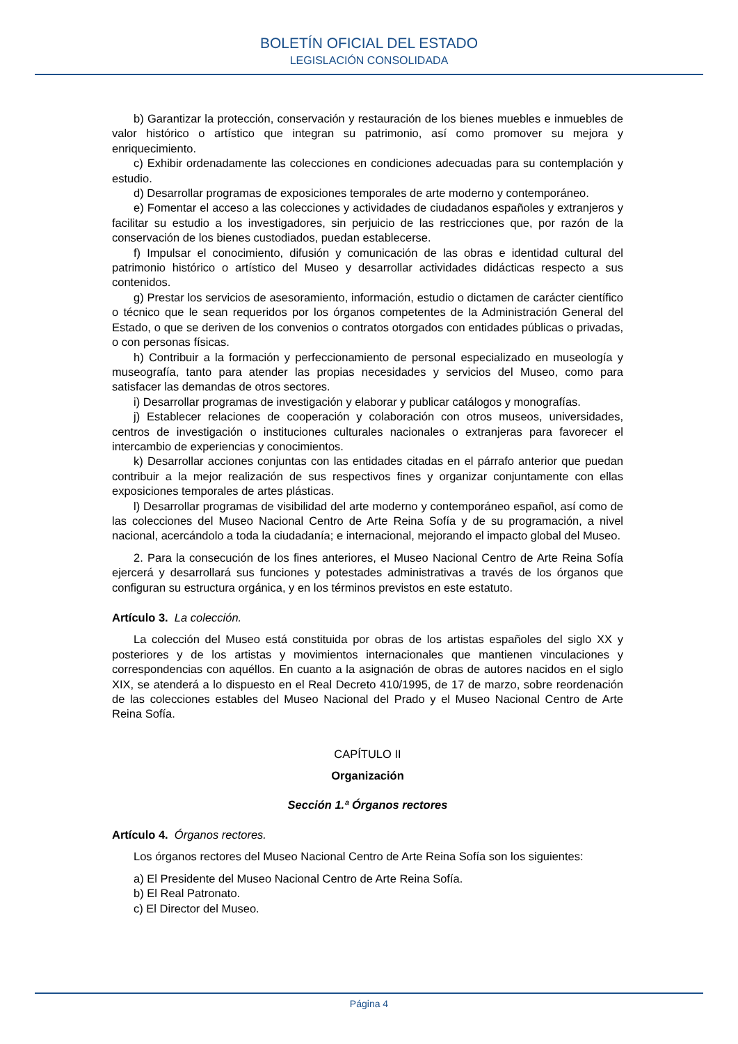BOLETÍN OFICIAL DEL ESTADO
LEGISLACIÓN CONSOLIDADA
b) Garantizar la protección, conservación y restauración de los bienes muebles e inmuebles de valor histórico o artístico que integran su patrimonio, así como promover su mejora y enriquecimiento.
c) Exhibir ordenadamente las colecciones en condiciones adecuadas para su contemplación y estudio.
d) Desarrollar programas de exposiciones temporales de arte moderno y contemporáneo.
e) Fomentar el acceso a las colecciones y actividades de ciudadanos españoles y extranjeros y facilitar su estudio a los investigadores, sin perjuicio de las restricciones que, por razón de la conservación de los bienes custodiados, puedan establecerse.
f) Impulsar el conocimiento, difusión y comunicación de las obras e identidad cultural del patrimonio histórico o artístico del Museo y desarrollar actividades didácticas respecto a sus contenidos.
g) Prestar los servicios de asesoramiento, información, estudio o dictamen de carácter científico o técnico que le sean requeridos por los órganos competentes de la Administración General del Estado, o que se deriven de los convenios o contratos otorgados con entidades públicas o privadas, o con personas físicas.
h) Contribuir a la formación y perfeccionamiento de personal especializado en museología y museografía, tanto para atender las propias necesidades y servicios del Museo, como para satisfacer las demandas de otros sectores.
i) Desarrollar programas de investigación y elaborar y publicar catálogos y monografías.
j) Establecer relaciones de cooperación y colaboración con otros museos, universidades, centros de investigación o instituciones culturales nacionales o extranjeras para favorecer el intercambio de experiencias y conocimientos.
k) Desarrollar acciones conjuntas con las entidades citadas en el párrafo anterior que puedan contribuir a la mejor realización de sus respectivos fines y organizar conjuntamente con ellas exposiciones temporales de artes plásticas.
l) Desarrollar programas de visibilidad del arte moderno y contemporáneo español, así como de las colecciones del Museo Nacional Centro de Arte Reina Sofía y de su programación, a nivel nacional, acercándolo a toda la ciudadanía; e internacional, mejorando el impacto global del Museo.
2. Para la consecución de los fines anteriores, el Museo Nacional Centro de Arte Reina Sofía ejercerá y desarrollará sus funciones y potestades administrativas a través de los órganos que configuran su estructura orgánica, y en los términos previstos en este estatuto.
Artículo 3. La colección.
La colección del Museo está constituida por obras de los artistas españoles del siglo XX y posteriores y de los artistas y movimientos internacionales que mantienen vinculaciones y correspondencias con aquéllos. En cuanto a la asignación de obras de autores nacidos en el siglo XIX, se atenderá a lo dispuesto en el Real Decreto 410/1995, de 17 de marzo, sobre reordenación de las colecciones estables del Museo Nacional del Prado y el Museo Nacional Centro de Arte Reina Sofía.
CAPÍTULO II
Organización
Sección 1.ª Órganos rectores
Artículo 4. Órganos rectores.
Los órganos rectores del Museo Nacional Centro de Arte Reina Sofía son los siguientes:
a) El Presidente del Museo Nacional Centro de Arte Reina Sofía.
b) El Real Patronato.
c) El Director del Museo.
Página 4